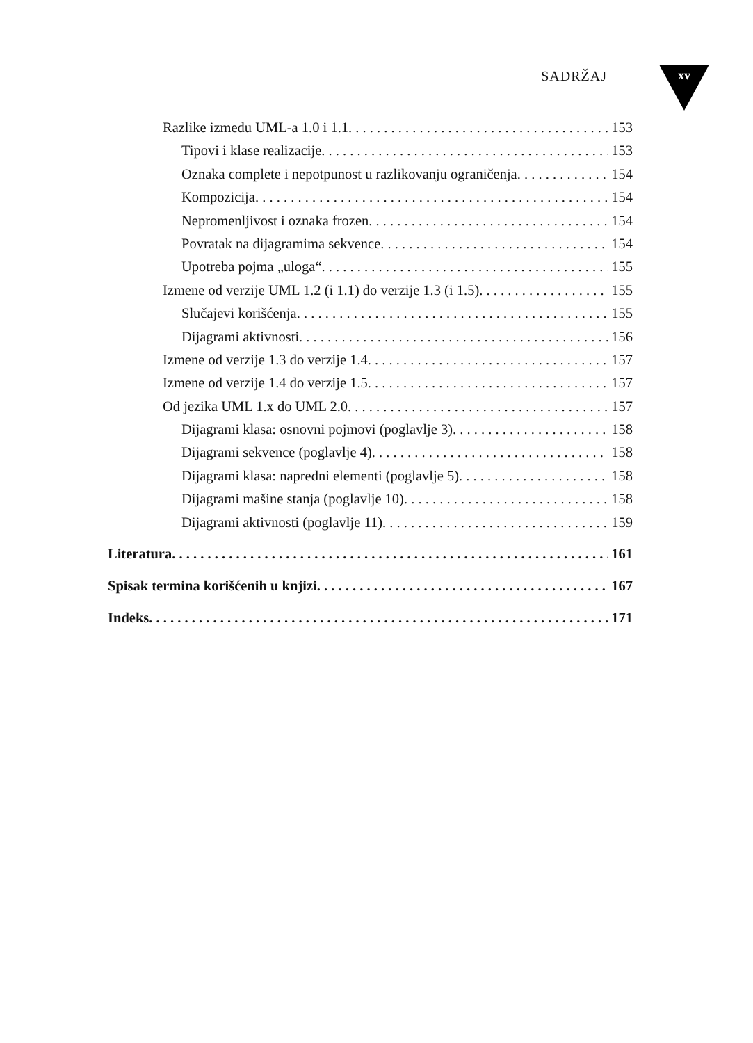SADRŽAJ xv
Razlike između UML-a 1.0 i 1.1 153
Tipovi i klase realizacije 153
Oznaka complete i nepotpunost u razlikovanju ograničenja 154
Kompozicija 154
Nepromenljivost i oznaka frozen 154
Povratak na dijagramima sekvence 154
Upotreba pojma „uloga“ 155
Izmene od verzije UML 1.2 (i 1.1) do verzije 1.3 (i 1.5) 155
Slučajevi korišćenja 155
Dijagrami aktivnosti 156
Izmene od verzije 1.3 do verzije 1.4 157
Izmene od verzije 1.4 do verzije 1.5 157
Od jezika UML 1.x do UML 2.0 157
Dijagrami klasa: osnovni pojmovi (poglavlje 3) 158
Dijagrami sekvence (poglavlje 4) 158
Dijagrami klasa: napredni elementi (poglavlje 5) 158
Dijagrami mašine stanja (poglavlje 10) 158
Dijagrami aktivnosti (poglavlje 11) 159
Literatura 161
Spisak termina korišćenih u knjizi 167
Indeks 171